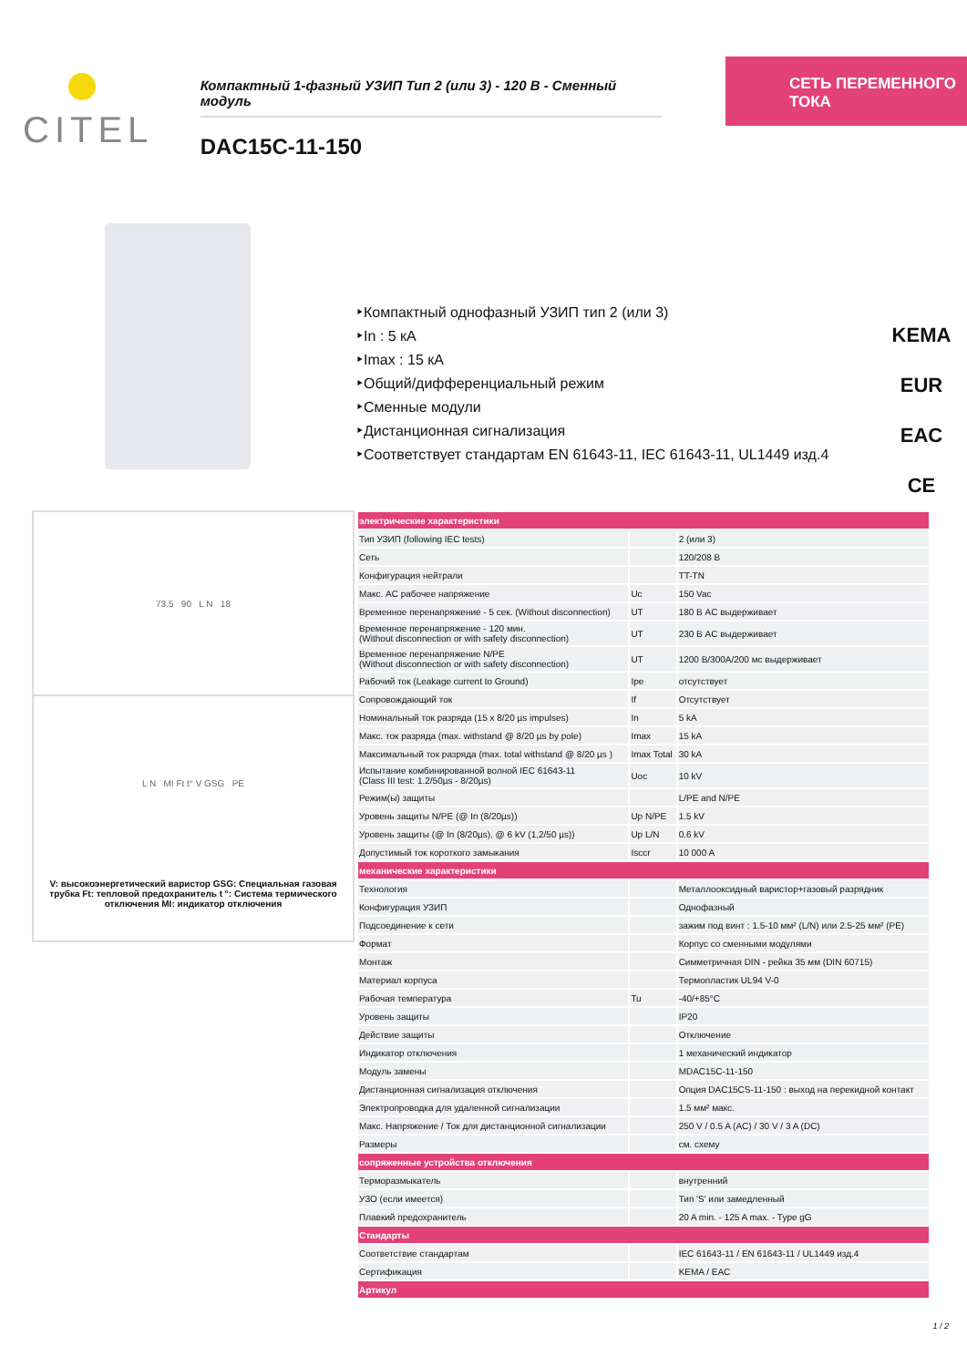CITEL
Компактный 1-фазный УЗИП Тип 2 (или 3) - 120 В - Сменный модуль
DAC15C-11-150
СЕТЬ ПЕРЕМЕННОГО ТОКА
‣Компактный однофазный УЗИП тип 2 (или 3)
‣In : 5 кА
‣Imax : 15 кА
‣Общий/дифференциальный режим
‣Сменные модули
‣Дистанционная сигнализация
‣Соответствует стандартам EN 61643-11, IEC 61643-11, UL1449 изд.4
KEMA EUR
EAC
CE
73.5 90 L N 18
L N MI Ft t° V GSG PE
V: высокоэнергетический варистор GSG: Специальная газовая трубка Ft: тепловой предохранитель t °: Система термического отключения MI: индикатор отключения
| электрические характеристики | | |
| Тип УЗИП (following IEC tests) | | 2 (или 3) |
| Сеть | | 120/208 В |
| Конфигурация нейтрали | | TT-TN |
| Макс. AC рабочее напряжение | Uc | 150 Vac |
| Временное перенапряжение - 5 сек. (Without disconnection) | UT | 180 В AC выдерживает |
| Временное перенапряжение - 120 мин. (Without disconnection or with safety disconnection) | UT | 230 В AC выдерживает |
| Временное перенапряжение N/PE (Without disconnection or with safety disconnection) | UT | 1200 В/300А/200 мс выдерживает |
| Рабочий ток (Leakage current to Ground) | Ipe | отсутствует |
| Сопровождающий ток | If | Отсутствует |
| Номинальный ток разряда (15 x 8/20 µs impulses) | In | 5 kA |
| Макс. ток разряда (max. withstand @ 8/20 µs by pole) | Imax | 15 kA |
| Максимальный ток разряда (max. total withstand @ 8/20 µs ) | Imax Total | 30 kA |
| Испытание комбинированной волной IEC 61643-11 (Class III test: 1.2/50µs - 8/20µs) | Uoc | 10 kV |
| Режим(ы) защиты | | L/PE and N/PE |
| Уровень защиты N/PE (@ In (8/20µs)) | Up N/PE | 1.5 kV |
| Уровень защиты (@ In (8/20µs), @ 6 kV (1,2/50 µs)) | Up L/N | 0.6 kV |
| Допустимый ток короткого замыкания | Isccr | 10 000 A |
| механические характеристики | | |
| Технология | | Металлооксидный варистор+газовый разрядник |
| Конфигурация УЗИП | | Однофазный |
| Подсоединение к сети | | зажим под винт : 1.5-10 мм² (L/N) или 2.5-25 мм² (PE) |
| Формат | | Корпус со сменными модулями |
| Монтаж | | Симметричная DIN - рейка 35 мм (DIN 60715) |
| Материал корпуса | | Термопластик UL94 V-0 |
| Рабочая температура | Tu | -40/+85°C |
| Уровень защиты | | IP20 |
| Действие защиты | | Отключение |
| Индикатор отключения | | 1 механический индикатор |
| Модуль замены | | MDAC15C-11-150 |
| Дистанционная сигнализация отключения | | Опция DAC15CS-11-150 : выход на перекидной контакт |
| Электропроводка для удаленной сигнализации | | 1.5 мм² макс. |
| Макс. Напряжение / Ток для дистанционной сигнализации | | 250 V / 0.5 A (AC) / 30 V / 3 A (DC) |
| Размеры | | см. схему |
| сопряженные устройства отключения | | |
| Терморазмыкатель | | внутренний |
| УЗО (если имеется) | | Тип 'S' или замедленный |
| Плавкий предохранитель | | 20 A min. - 125 A max. - Type gG |
| Стандарты | | |
| Соответствие стандартам | | IEC 61643-11 / EN 61643-11 / UL1449 изд.4 |
| Сертификация | | KEMA / EAC |
| Артикул | | |
1 / 2